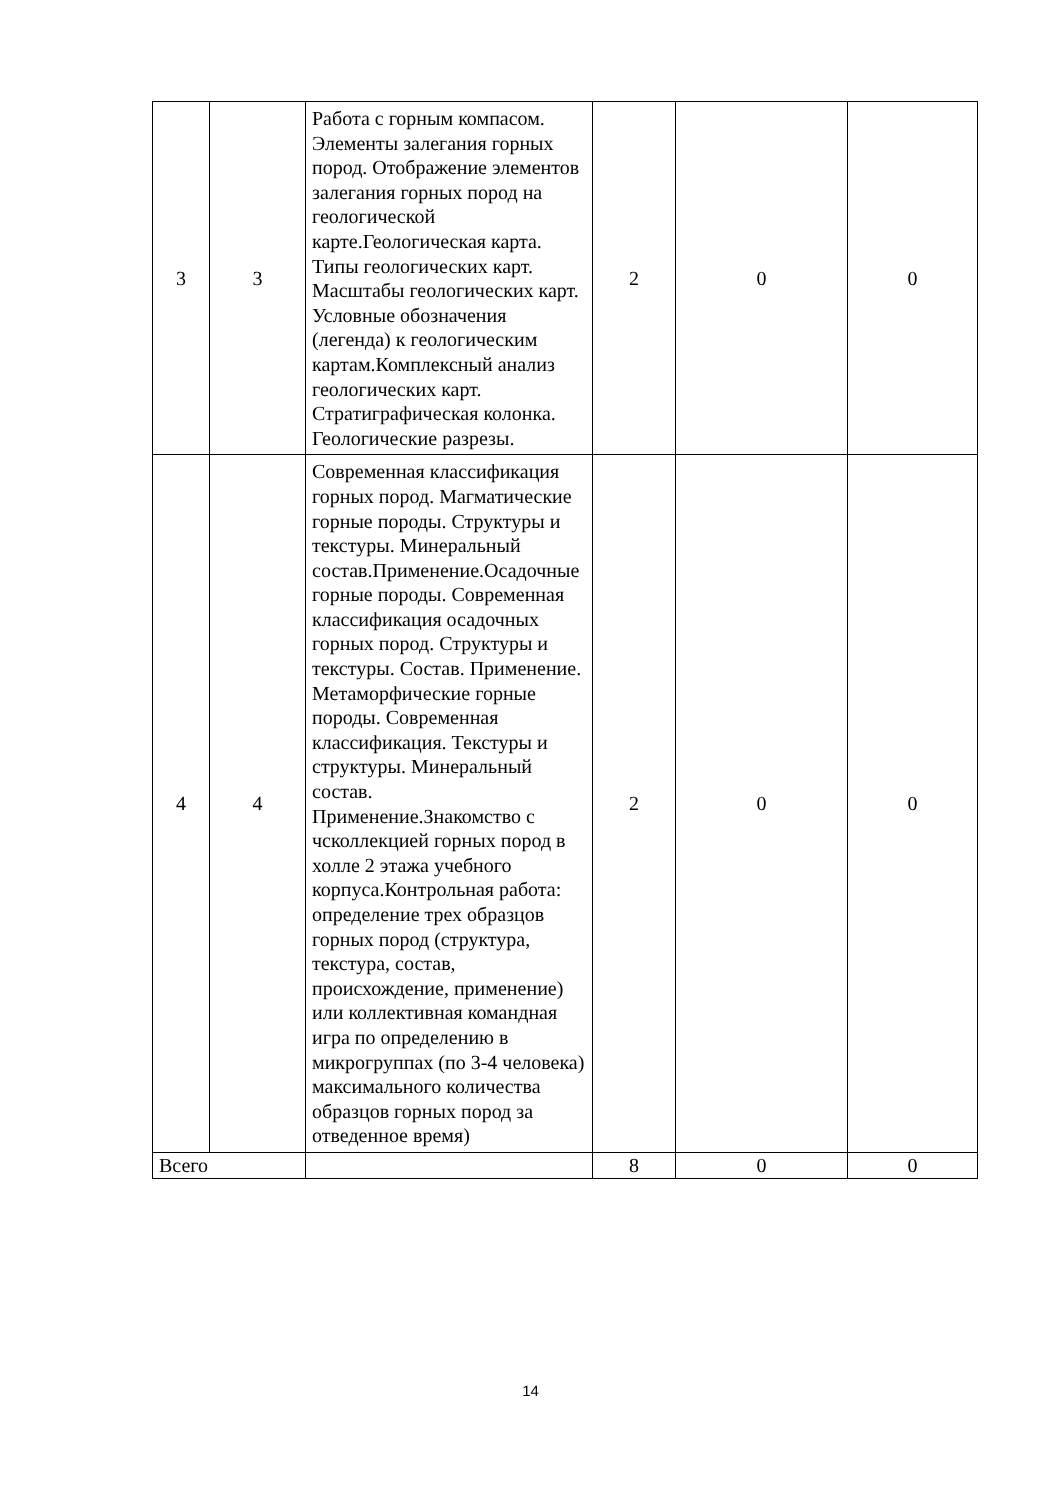| 3 | 3 | Работа с горным компасом. Элементы залегания горных пород. Отображение элементов залегания горных пород на геологической карте.Геологическая карта. Типы геологических карт. Масштабы геологических карт. Условные обозначения (легенда) к геологическим картам.Комплексный анализ геологических карт. Стратиграфическая колонка. Геологические разрезы. | 2 | 0 | 0 |
| 4 | 4 | Современная классификация горных пород. Магматические горные породы. Структуры и текстуры. Минеральный состав.Применение.Осадочные горные породы. Современная классификация осадочных горных пород. Структуры и текстуры. Состав. Применение. Метаморфические горные породы. Современная классификация. Текстуры и структуры. Минеральный состав. Применение.Знакомство с чсколлекцией горных пород в холле 2 этажа учебного корпуса.Контрольная работа: определение трех образцов горных пород (структура, текстура, состав, происхождение, применение) или коллективная командная игра по определению в микрогруппах (по 3-4 человека) максимального количества образцов горных пород за отведенное время) | 2 | 0 | 0 |
| Всего | | | 8 | 0 | 0 |
14